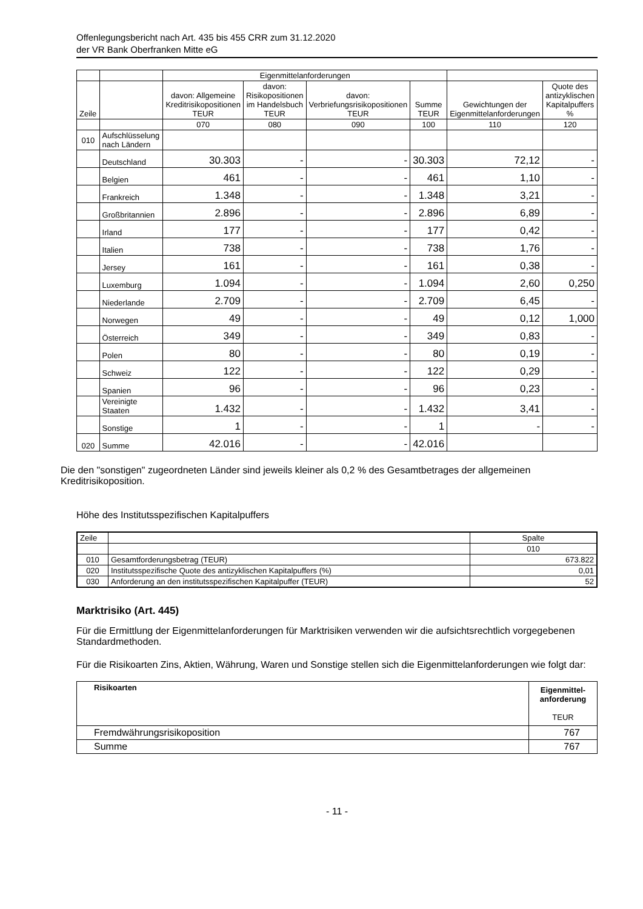Offenlegungsbericht nach Art. 435 bis 455 CRR zum 31.12.2020
der VR Bank Oberfranken Mitte eG
| | | Eigenmittelanforderungen | | | | | |
| Zeile | | davon: Allgemeine Kreditrisikopositionen TEUR | davon: Risikopositionen im Handelsbuch TEUR | davon: Verbriefungsrisikopositionen TEUR | Summe TEUR | Gewichtungen der Eigenmittelanforderungen | Quote des antizyklischen Kapitalpuffers % |
| | | 070 | 080 | 090 | 100 | 110 | 120 |
| 010 | Aufschlüsselung nach Ländern | | | | | | |
| | Deutschland | 30.303 | - | - | 30.303 | 72,12 | - |
| | Belgien | 461 | - | - | 461 | 1,10 | - |
| | Frankreich | 1.348 | - | - | 1.348 | 3,21 | - |
| | Großbritannien | 2.896 | - | - | 2.896 | 6,89 | - |
| | Irland | 177 | - | - | 177 | 0,42 | - |
| | Italien | 738 | - | - | 738 | 1,76 | - |
| | Jersey | 161 | - | - | 161 | 0,38 | - |
| | Luxemburg | 1.094 | - | - | 1.094 | 2,60 | 0,250 |
| | Niederlande | 2.709 | - | - | 2.709 | 6,45 | - |
| | Norwegen | 49 | - | - | 49 | 0,12 | 1,000 |
| | Österreich | 349 | - | - | 349 | 0,83 | - |
| | Polen | 80 | - | - | 80 | 0,19 | - |
| | Schweiz | 122 | - | - | 122 | 0,29 | - |
| | Spanien | 96 | - | - | 96 | 0,23 | - |
| | Vereinigte Staaten | 1.432 | - | - | 1.432 | 3,41 | - |
| | Sonstige | 1 | - | - | 1 | - | - |
| 020 | Summe | 42.016 | - | - | 42.016 | | |
Die den "sonstigen" zugeordneten Länder sind jeweils kleiner als 0,2 % des Gesamtbetrages der allgemeinen Kreditrisikoposition.
Höhe des Institutsspezifischen Kapitalpuffers
| Zeile | | Spalte |
| | | 010 |
| 010 | Gesamtforderungsbetrag (TEUR) | 673.822 |
| 020 | Institutsspezifische Quote des antizyklischen Kapitalpuffers (%) | 0,01 |
| 030 | Anforderung an den institutsspezifischen Kapitalpuffer (TEUR) | 52 |
Marktrisiko (Art. 445)
Für die Ermittlung der Eigenmittelanforderungen für Marktrisiken verwenden wir die aufsichtsrechtlich vorgegebenen Standardmethoden.
Für die Risikoarten Zins, Aktien, Währung, Waren und Sonstige stellen sich die Eigenmittelanforderungen wie folgt dar:
| Risikoarten | Eigenmittel-anforderung TEUR |
| Fremdwährungsrisikoposition | 767 |
| Summe | 767 |
- 11 -